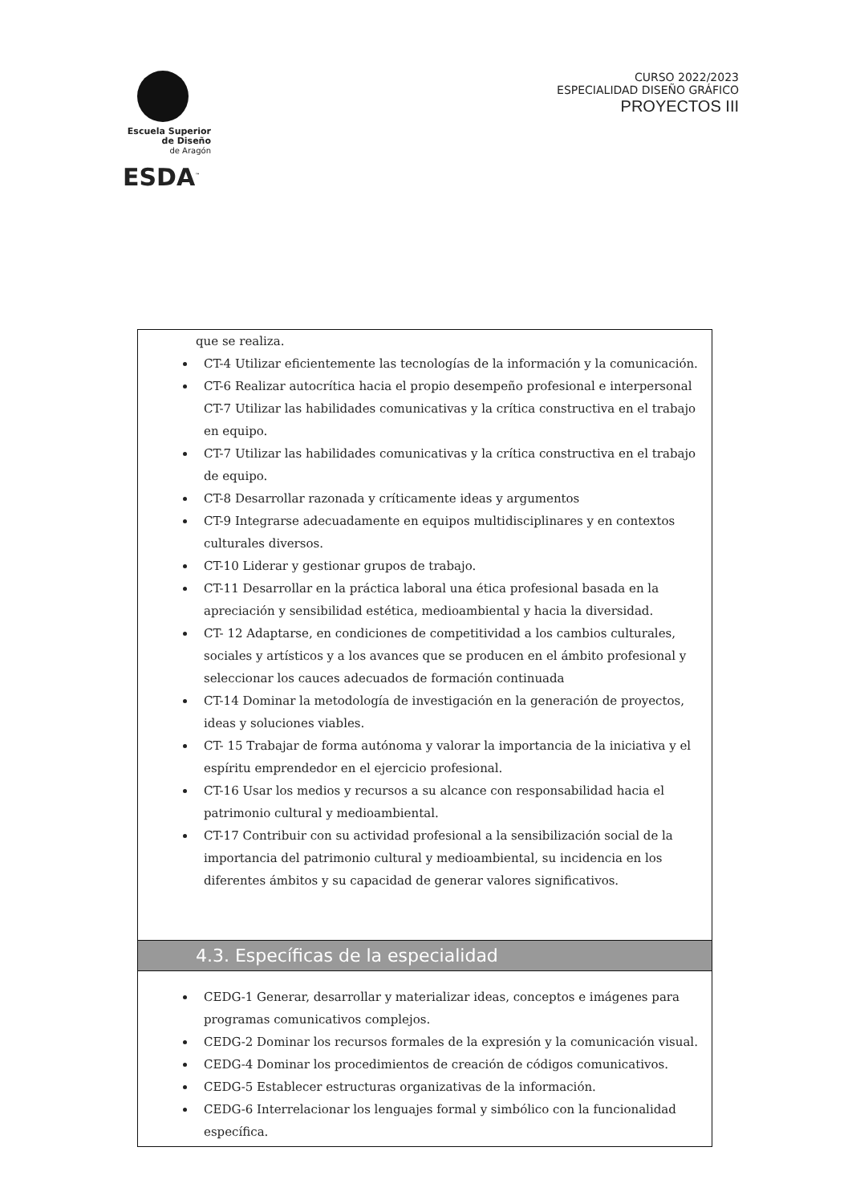Escuela Superior
de Diseño
de Aragón
ESDA<sup>™</sup>
CURSO 2022/2023
ESPECIALIDAD DISEÑO GRÁFICO
PROYECTOS III
| que se realiza. CT-4 Utilizar eficientemente las tecnologías de la información y la comunicación. CT-6 Realizar autocrítica hacia el propio desempeño profesional e interpersonal CT-7 Utilizar las habilidades comunicativas y la crítica constructiva en el trabajo en equipo. CT-7 Utilizar las habilidades comunicativas y la crítica constructiva en el trabajo de equipo. CT-8 Desarrollar razonada y críticamente ideas y argumentos CT-9 Integrarse adecuadamente en equipos multidisciplinares y en contextos culturales diversos. CT-10 Liderar y gestionar grupos de trabajo. CT-11 Desarrollar en la práctica laboral una ética profesional basada en la apreciación y sensibilidad estética, medioambiental y hacia la diversidad. CT- 12 Adaptarse, en condiciones de competitividad a los cambios culturales, sociales y artísticos y a los avances que se producen en el ámbito profesional y seleccionar los cauces adecuados de formación continuada CT-14 Dominar la metodología de investigación en la generación de proyectos, ideas y soluciones viables. CT- 15 Trabajar de forma autónoma y valorar la importancia de la iniciativa y el espíritu emprendedor en el ejercicio profesional. CT-16 Usar los medios y recursos a su alcance con responsabilidad hacia el patrimonio cultural y medioambiental. CT-17 Contribuir con su actividad profesional a la sensibilización social de la importancia del patrimonio cultural y medioambiental, su incidencia en los diferentes ámbitos y su capacidad de generar valores significativos. |
| 4.3. Específicas de la especialidad |
| CEDG-1 Generar, desarrollar y materializar ideas, conceptos e imágenes para programas comunicativos complejos. CEDG-2 Dominar los recursos formales de la expresión y la comunicación visual. CEDG-4 Dominar los procedimientos de creación de códigos comunicativos. CEDG-5 Establecer estructuras organizativas de la información. CEDG-6 Interrelacionar los lenguajes formal y simbólico con la funcionalidad específica. |